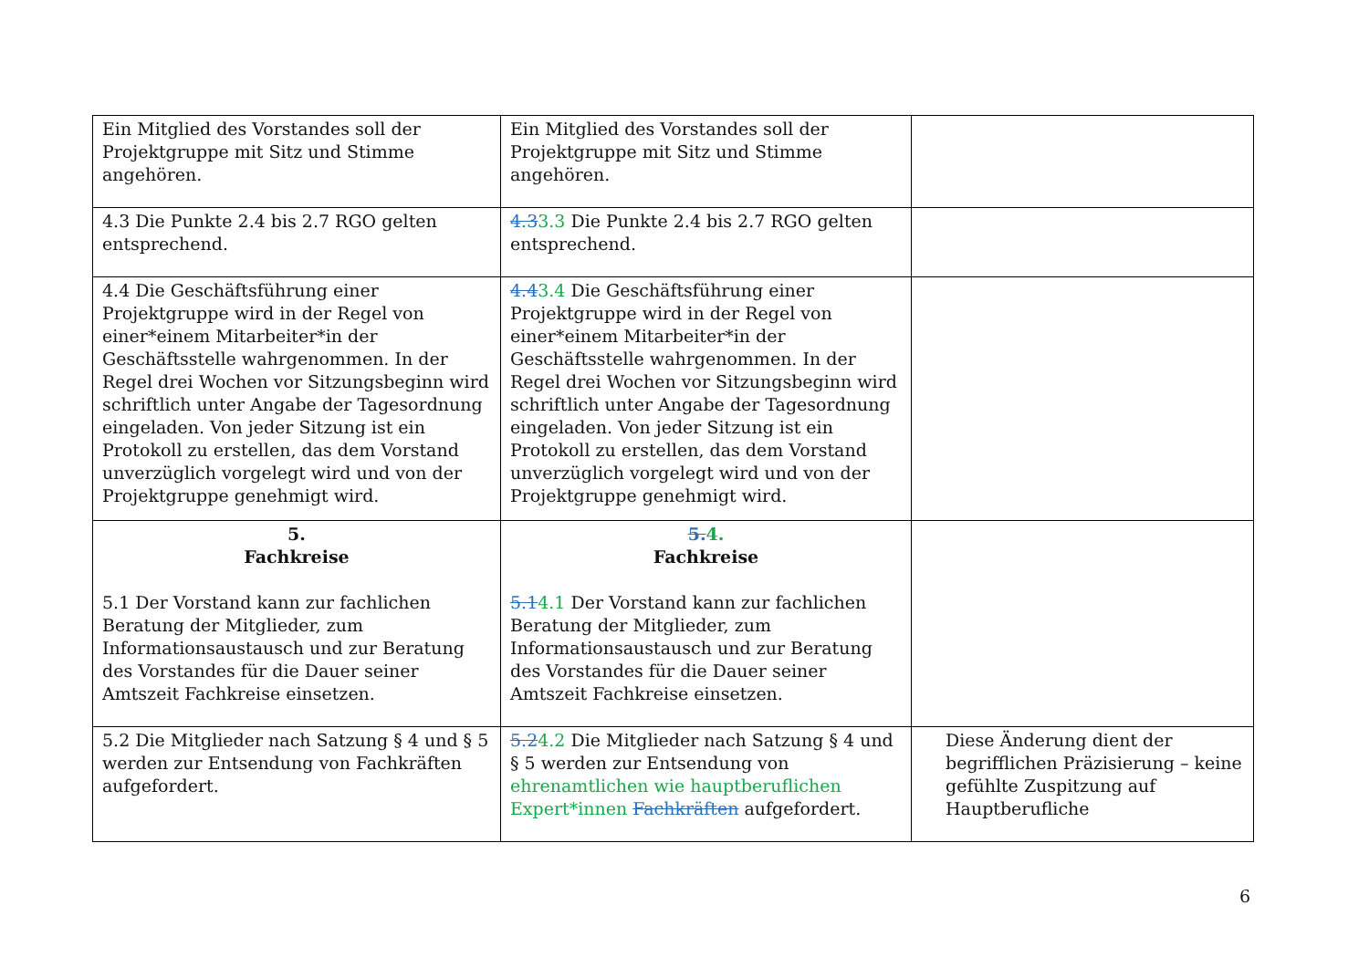| Ein Mitglied des Vorstandes soll der Projektgruppe mit Sitz und Stimme angehören. | Ein Mitglied des Vorstandes soll der Projektgruppe mit Sitz und Stimme angehören. | |
| 4.3 Die Punkte 2.4 bis 2.7 RGO gelten entsprechend. | 4.3 3.3 Die Punkte 2.4 bis 2.7 RGO gelten entsprechend. | |
| 4.4 Die Geschäftsführung einer Projektgruppe wird in der Regel von einer*einem Mitarbeiter*in der Geschäftsstelle wahrgenommen. In der Regel drei Wochen vor Sitzungsbeginn wird schriftlich unter Angabe der Tagesordnung eingeladen. Von jeder Sitzung ist ein Protokoll zu erstellen, das dem Vorstand unverzüglich vorgelegt wird und von der Projektgruppe genehmigt wird. | 4.4 3.4 Die Geschäftsführung einer Projektgruppe wird in der Regel von einer*einem Mitarbeiter*in der Geschäftsstelle wahrgenommen. In der Regel drei Wochen vor Sitzungsbeginn wird schriftlich unter Angabe der Tagesordnung eingeladen. Von jeder Sitzung ist ein Protokoll zu erstellen, das dem Vorstand unverzüglich vorgelegt wird und von der Projektgruppe genehmigt wird. | |
| 5. Fachkreise 5.1 Der Vorstand kann zur fachlichen Beratung der Mitglieder, zum Informationsaustausch und zur Beratung des Vorstandes für die Dauer seiner Amtszeit Fachkreise einsetzen. | 5. 4. Fachkreise 5.1 4.1 Der Vorstand kann zur fachlichen Beratung der Mitglieder, zum Informationsaustausch und zur Beratung des Vorstandes für die Dauer seiner Amtszeit Fachkreise einsetzen. | |
| 5.2 Die Mitglieder nach Satzung § 4 und § 5 werden zur Entsendung von Fachkräften aufgefordert. | 5.2 4.2 Die Mitglieder nach Satzung § 4 und § 5 werden zur Entsendung von ehrenamtlichen wie hauptberuflichen Expert*innen Fachkräften aufgefordert. | Diese Änderung dient der begrifflichen Präzisierung – keine gefühlte Zuspitzung auf Hauptberufliche |
6